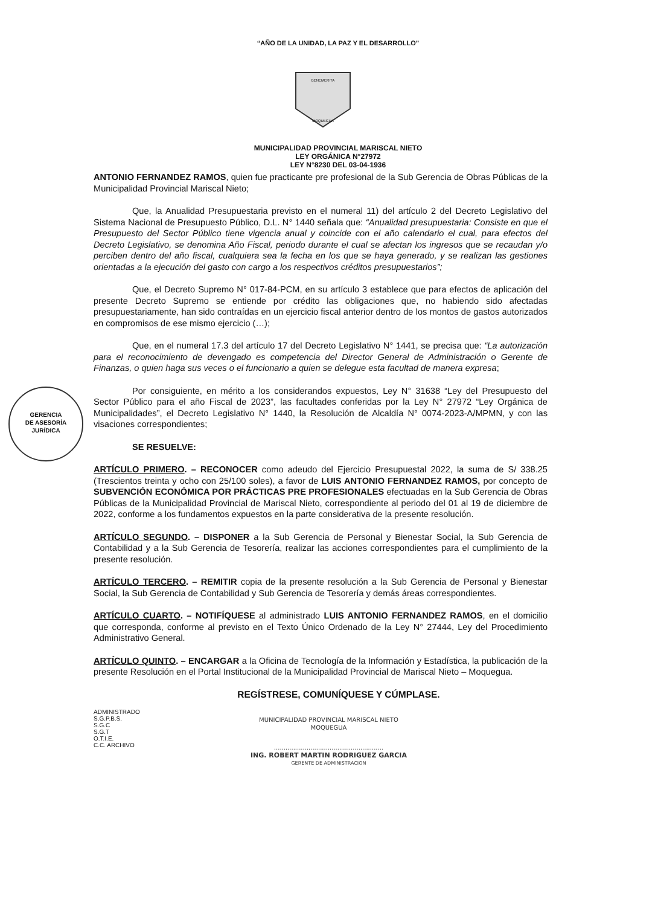“AÑO DE LA UNIDAD, LA PAZ Y EL DESARROLLO”
BENEMERITA
MOQUEGUA
MUNICIPALIDAD PROVINCIAL MARISCAL NIETO
LEY ORGÁNICA N°27972
LEY N°8230 DEL 03-04-1936
GERENCIA
DE ASESORÍA
JURÍDICA
ANTONIO FERNANDEZ RAMOS, quien fue practicante pre profesional de la Sub Gerencia de Obras Públicas de la Municipalidad Provincial Mariscal Nieto;
Que, la Anualidad Presupuestaria previsto en el numeral 11) del artículo 2 del Decreto Legislativo del Sistema Nacional de Presupuesto Público, D.L. N° 1440 señala que: “Anualidad presupuestaria: Consiste en que el Presupuesto del Sector Público tiene vigencia anual y coincide con el año calendario el cual, para efectos del Decreto Legislativo, se denomina Año Fiscal, periodo durante el cual se afectan los ingresos que se recaudan y/o perciben dentro del año fiscal, cualquiera sea la fecha en los que se haya generado, y se realizan las gestiones orientadas a la ejecución del gasto con cargo a los respectivos créditos presupuestarios”;
Que, el Decreto Supremo N° 017-84-PCM, en su artículo 3 establece que para efectos de aplicación del presente Decreto Supremo se entiende por crédito las obligaciones que, no habiendo sido afectadas presupuestariamente, han sido contraídas en un ejercicio fiscal anterior dentro de los montos de gastos autorizados en compromisos de ese mismo ejercicio (…);
Que, en el numeral 17.3 del artículo 17 del Decreto Legislativo N° 1441, se precisa que: “La autorización para el reconocimiento de devengado es competencia del Director General de Administración o Gerente de Finanzas, o quien haga sus veces o el funcionario a quien se delegue esta facultad de manera expresa;
Por consiguiente, en mérito a los considerandos expuestos, Ley N° 31638 “Ley del Presupuesto del Sector Público para el año Fiscal de 2023”, las facultades conferidas por la Ley N° 27972 “Ley Orgánica de Municipalidades”, el Decreto Legislativo N° 1440, la Resolución de Alcaldía N° 0074-2023-A/MPMN, y con las visaciones correspondientes;
SE RESUELVE:
ARTÍCULO PRIMERO. – RECONOCER como adeudo del Ejercicio Presupuestal 2022, la suma de S/ 338.25 (Trescientos treinta y ocho con 25/100 soles), a favor de LUIS ANTONIO FERNANDEZ RAMOS, por concepto de SUBVENCIÓN ECONÓMICA POR PRÁCTICAS PRE PROFESIONALES efectuadas en la Sub Gerencia de Obras Públicas de la Municipalidad Provincial de Mariscal Nieto, correspondiente al periodo del 01 al 19 de diciembre de 2022, conforme a los fundamentos expuestos en la parte considerativa de la presente resolución.
ARTÍCULO SEGUNDO. – DISPONER a la Sub Gerencia de Personal y Bienestar Social, la Sub Gerencia de Contabilidad y a la Sub Gerencia de Tesorería, realizar las acciones correspondientes para el cumplimiento de la presente resolución.
ARTÍCULO TERCERO. – REMITIR copia de la presente resolución a la Sub Gerencia de Personal y Bienestar Social, la Sub Gerencia de Contabilidad y Sub Gerencia de Tesorería y demás áreas correspondientes.
ARTÍCULO CUARTO. – NOTIFÍQUESE al administrado LUIS ANTONIO FERNANDEZ RAMOS, en el domicilio que corresponda, conforme al previsto en el Texto Único Ordenado de la Ley N° 27444, Ley del Procedimiento Administrativo General.
ARTÍCULO QUINTO. – ENCARGAR a la Oficina de Tecnología de la Información y Estadística, la publicación de la presente Resolución en el Portal Institucional de la Municipalidad Provincial de Mariscal Nieto – Moquegua.
REGÍSTRESE, COMUNÍQUESE Y CÚMPLASE.
ADMINISTRADO
S.G.P.B.S.
S.G.C
S.G.T
O.T.I.E.
C.C. ARCHIVO
MUNICIPALIDAD PROVINCIAL MARISCAL NIETO
MOQUEGUA
.........................................................
ING. ROBERT MARTIN RODRIGUEZ GARCIA
GERENTE DE ADMINISTRACION